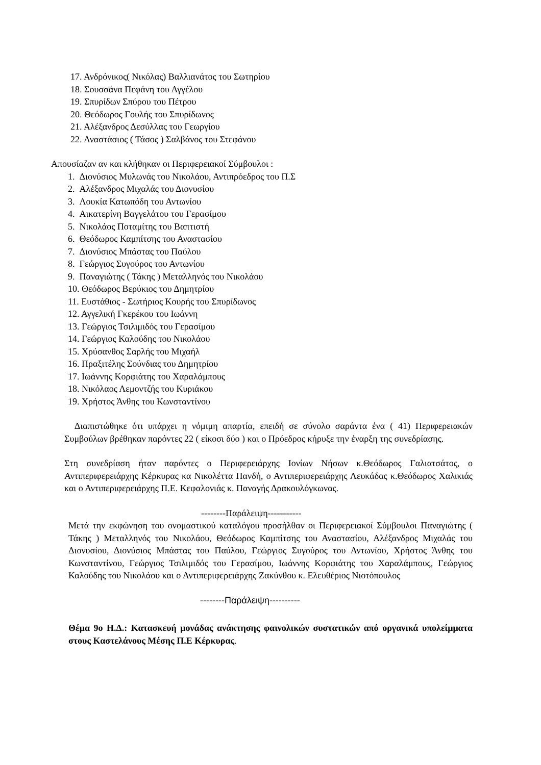17. Ανδρόνικος( Νικόλας) Βαλλιανάτος του Σωτηρίου
18. Σουσσάνα Πεφάνη του Αγγέλου
19. Σπυρίδων Σπύρου του Πέτρου
20. Θεόδωρος Γουλής του Σπυρίδωνος
21. Αλέξανδρος Δεσύλλας του Γεωργίου
22. Αναστάσιος ( Τάσος ) Σαλβάνος του Στεφάνου
Απουσίαζαν αν και κλήθηκαν οι Περιφερειακοί Σύμβουλοι :
1. Διονύσιος Μυλωνάς του Νικολάου, Αντιπρόεδρος του Π.Σ
2. Αλέξανδρος Μιχαλάς του Διονυσίου
3. Λουκία Κατωπόδη του Αντωνίου
4. Αικατερίνη Βαγγελάτου του Γερασίμου
5. Νικολάος Ποταμίτης του Βαπτιστή
6. Θεόδωρος Καμπίτσης του Αναστασίου
7. Διονύσιος Μπάστας του Παύλου
8. Γεώργιος Συγούρος του Αντωνίου
9. Παναγιώτης ( Τάκης ) Μεταλληνός του Νικολάου
10. Θεόδωρος Βερύκιος του Δημητρίου
11. Ευστάθιος - Σωτήριος Κουρής του Σπυρίδωνος
12. Αγγελική Γκερέκου του Ιωάννη
13. Γεώργιος Τσιλιμιδός του Γερασίμου
14. Γεώργιος Καλούδης του Νικολάου
15. Χρύσανθος Σαρλής του Μιχαήλ
16. Πραξιτέλης Σούνδιας του Δημητρίου
17. Ιωάννης Κορφιάτης του Χαραλάμπους
18. Νικόλαος Λεμοντζής του Κυριάκου
19. Χρήστος Άνθης του Κωνσταντίνου
Διαπιστώθηκε ότι υπάρχει η νόμιμη απαρτία, επειδή σε σύνολο σαράντα ένα ( 41) Περιφερειακών Συμβούλων βρέθηκαν παρόντες 22 ( είκοσι δύο ) και ο Πρόεδρος κήρυξε την έναρξη της συνεδρίασης.
Στη συνεδρίαση ήταν παρόντες ο Περιφερειάρχης Ιονίων Νήσων κ.Θεόδωρος Γαλιατσάτος, ο Αντιπεριφερειάρχης Κέρκυρας κα Νικολέττα Πανδή, ο Αντιπεριφερειάρχης Λευκάδας κ.Θεόδωρος Χαλικιάς και ο Αντιπεριφερειάρχης Π.Ε. Κεφαλονιάς κ. Παναγής Δρακουλόγκωνας.
--------Παράλειψη-----------
Μετά την εκφώνηση του ονομαστικού καταλόγου προσήλθαν οι Περιφερειακοί Σύμβουλοι Παναγιώτης ( Τάκης ) Μεταλληνός του Νικολάου, Θεόδωρος Καμπίτσης του Αναστασίου, Αλέξανδρος Μιχαλάς του Διονυσίου, Διονύσιος Μπάστας του Παύλου, Γεώργιος Συγούρος του Αντωνίου, Χρήστος Άνθης του Κωνσταντίνου, Γεώργιος Τσιλιμιδός του Γερασίμου, Ιωάννης Κορφιάτης του Χαραλάμπους, Γεώργιος Καλούδης του Νικολάου και ο Αντιπεριφερειάρχης Ζακύνθου κ. Ελευθέριος Νιοτόπουλος
--------Παράλειψη----------
Θέμα 9ο Η.Δ.: Κατασκευή μονάδας ανάκτησης φαινολικών συστατικών από οργανικά υπολείμματα στους Καστελάνους Μέσης Π.Ε Κέρκυρας.